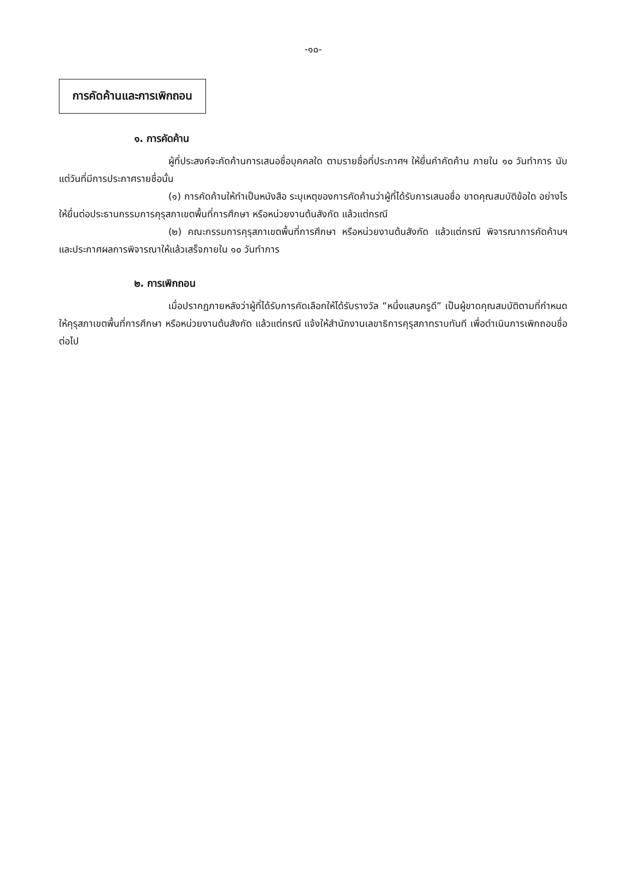-๑๐-
การคัดค้านและการเพิกถอน
๑. การคัดค้าน
ผู้ที่ประสงค์จะคัดค้านการเสนอชื่อบุคคลใด ตามรายชื่อที่ประกาศฯ ให้ยื่นคำคัดค้าน ภายใน ๑๐ วันทำการ นับแต่วันที่มีการประกาศรายชื่อนั้น
(๑) การคัดค้านให้ทำเป็นหนังสือ ระบุเหตุของการคัดค้านว่าผู้ที่ได้รับการเสนอชื่อ ขาดคุณสมบัติข้อใด อย่างไร ให้ยื่นต่อประธานกรรมการคุรุสภาเขตพื้นที่การศึกษา หรือหน่วยงานต้นสังกัด แล้วแต่กรณี
(๒) คณะกรรมการคุรุสภาเขตพื้นที่การศึกษา หรือหน่วยงานต้นสังกัด แล้วแต่กรณี พิจารณาการคัดค้านฯ และประกาศผลการพิจารณาให้แล้วเสร็จภายใน ๑๐ วันทำการ
๒. การเพิกถอน
เมื่อปรากฏภายหลังว่าผู้ที่ได้รับการคัดเลือกให้ได้รับรางวัล “หนึ่งแสนครูดี” เป็นผู้ขาดคุณสมบัติตามที่กำหนด ให้คุรุสภาเขตพื้นที่การศึกษา หรือหน่วยงานต้นสังกัด แล้วแต่กรณี แจ้งให้สำนักงานเลขาธิการคุรุสภาทราบทันที เพื่อดำเนินการเพิกถอนชื่อต่อไป